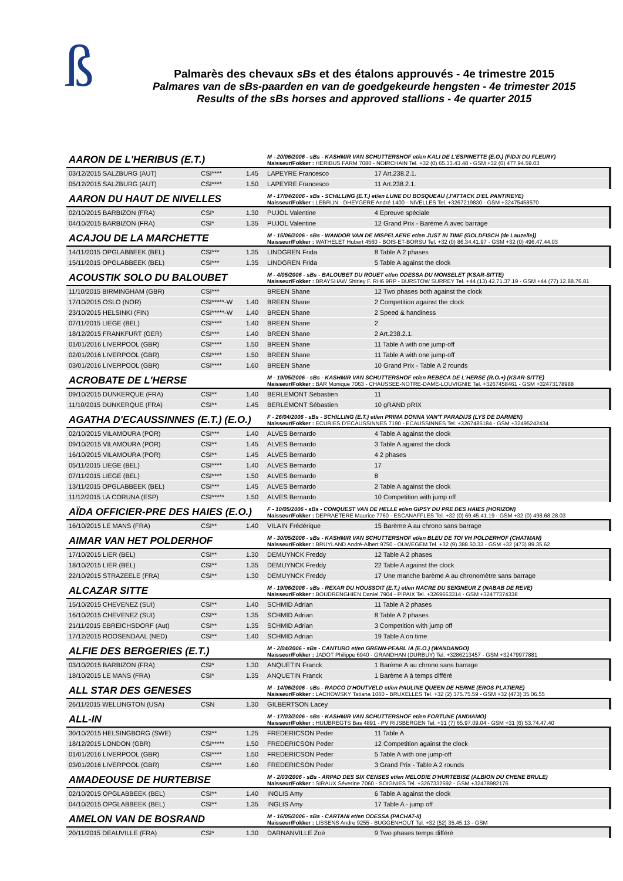ß
Palmarès des chevaux sBs et des étalons approuvés - 4e trimestre 2015
Palmares van de sBs-paarden en van de goedgekeurde hengsten - 4e trimester 2015
Results of the sBs horses and approved stallions - 4e quarter 2015
| AARON DE L'HERIBUS (E.T.) | | | M - 20/06/2006 - sBs - KASHMIR VAN SCHUTTERSHOF et/en KALI DE L'ESPINETTE (E.O.) (FIDJI DU FLEURY) Naisseur/Fokker : HERIBUS FARM 7080 - NOIRCHAIN Tel. +32 (0) 65.33.43.48 - GSM +32 (0) 477.94.59.03 | |
| 03/12/2015 SALZBURG (AUT) | CSI**** | 1.45 | LAPEYRE Francesco | 17 Art.238.2.1. |
| 05/12/2015 SALZBURG (AUT) | CSI**** | 1.50 | LAPEYRE Francesco | 11 Art.238.2.1. |
| AARON DU HAUT DE NIVELLES | | | M - 17/04/2006 - sBs - SCHILLING (E.T.) et/en LUNE DU BOSQUEAU (J'ATTACK D'EL PANTIREYE) Naisseur/Fokker : LEBRUN - DHEYGERE André 1400 - NIVELLES Tel. +3267219830 - GSM +32475458570 | |
| 02/10/2015 BARBIZON (FRA) | CSI* | 1.30 | PUJOL Valentine | 4 Epreuve spéciale |
| 04/10/2015 BARBIZON (FRA) | CSI* | 1.35 | PUJOL Valentine | 12 Grand Prix - Barème A avec barrage |
| ACAJOU DE LA MARCHETTE | | | M - 15/06/2006 - sBs - WANDOR VAN DE MISPELAERE et/en JUST IN TIME (GOLDFISCH (de Lauzelle)) Naisseur/Fokker : WATHELET Hubert 4560 - BOIS-ET-BORSU Tel. +32 (0) 86.34.41.97 - GSM +32 (0) 496.47.44.03 | |
| 14/11/2015 OPGLABBEEK (BEL) | CSI*** | 1.35 | LINDGREN Frida | 8 Table A 2 phases |
| 15/11/2015 OPGLABBEEK (BEL) | CSI*** | 1.35 | LINDGREN Frida | 5 Table A against the clock |
| ACOUSTIK SOLO DU BALOUBET | | | M - 4/05/2006 - sBs - BALOUBET DU ROUET et/en ODESSA DU MONSELET (KSAR-SITTE) Naisseur/Fokker : BRAYSHAW Shirley F. RH6 9RP - BURSTOW SURREY Tel. +44 (13) 42.71.37.19 - GSM +44 (77) 12.88.76.81 | |
| 11/10/2015 BIRMINGHAM (GBR) | CSI*** | | BREEN Shane | 12 Two phases both against the clock |
| 17/10/2015 OSLO (NOR) | CSI*****-W | 1.40 | BREEN Shane | 2 Competition against the clock |
| 23/10/2015 HELSINKI (FIN) | CSI*****-W | 1.40 | BREEN Shane | 2 Speed & handiness |
| 07/11/2015 LIEGE (BEL) | CSI**** | 1.40 | BREEN Shane | 2 |
| 18/12/2015 FRANKFURT (GER) | CSI*** | 1.40 | BREEN Shane | 2 Art.238.2.1. |
| 01/01/2016 LIVERPOOL (GBR) | CSI**** | 1.50 | BREEN Shane | 11 Table A with one jump-off |
| 02/01/2016 LIVERPOOL (GBR) | CSI**** | 1.50 | BREEN Shane | 11 Table A with one jump-off |
| 03/01/2016 LIVERPOOL (GBR) | CSI**** | 1.60 | BREEN Shane | 10 Grand Prix - Table A 2 rounds |
| ACROBATE DE L'HERSE | | | M - 19/05/2006 - sBs - KASHMIR VAN SCHUTTERSHOF et/en REBECA DE L'HERSE (R.O.+) (KSAR-SITTE) Naisseur/Fokker : BAR Monique 7063 - CHAUSSEE-NOTRE-DAME-LOUVIGNIE Tel. +3267458461 - GSM +32473178988 | |
| 09/10/2015 DUNKERQUE (FRA) | CSI** | 1.40 | BERLEMONT Sébastien | 11 |
| 11/10/2015 DUNKERQUE (FRA) | CSI** | 1.45 | BERLEMONT Sébastien | 10 gRAND pRIX |
| AGATHA D'ECAUSSINNES (E.T.) (E.O.) | | | F - 26/04/2006 - sBs - SCHILLING (E.T.) et/en PRIMA DONNA VAN'T PARADIJS (LYS DE DARMEN) Naisseur/Fokker : ECURIES D'ECAUSSINNES 7190 - ECAUSSINNES Tel. +3267485184 - GSM +32495242434 | |
| 02/10/2015 VILAMOURA (POR) | CSI*** | 1.40 | ALVES Bernardo | 4 Table A against the clock |
| 09/10/2015 VILAMOURA (POR) | CSI** | 1.45 | ALVES Bernardo | 3 Table A against the clock |
| 16/10/2015 VILAMOURA (POR) | CSI** | 1.45 | ALVES Bernardo | 4 2 phases |
| 05/11/2015 LIEGE (BEL) | CSI**** | 1.40 | ALVES Bernardo | 17 |
| 07/11/2015 LIEGE (BEL) | CSI**** | 1.50 | ALVES Bernardo | 8 |
| 13/11/2015 OPGLABBEEK (BEL) | CSI*** | 1.45 | ALVES Bernardo | 2 Table A against the clock |
| 11/12/2015 LA CORUNA (ESP) | CSI***** | 1.50 | ALVES Bernardo | 10 Competition with jump off |
| AÏDA OFFICIER-PRE DES HAIES (E.O.) | | | F - 10/05/2006 - sBs - CONQUEST VAN DE HELLE et/en GIPSY DU PRE DES HAIES (HORIZON) Naisseur/Fokker : DEPRAETERE Maurice 7760 - ESCANAFFLES Tel. +32 (0) 69.45.41.19 - GSM +32 (0) 498.68.28.03 | |
| 16/10/2015 LE MANS (FRA) | CSI** | 1.40 | VILAIN Frédérique | 15 Barème A au chrono sans barrage |
| AIMAR VAN HET POLDERHOF | | | M - 30/05/2006 - sBs - KASHMIR VAN SCHUTTERSHOF et/en BLEU DE TOI VH POLDERHOF (CHATMAN) Naisseur/Fokker : BRUYLAND André-Albert 9750 - OUWEGEM Tel. +32 (9) 388.50.33 - GSM +32 (473) 89.35.62 | |
| 17/10/2015 LIER (BEL) | CSI** | 1.30 | DEMUYNCK Freddy | 12 Table A 2 phases |
| 18/10/2015 LIER (BEL) | CSI** | 1.35 | DEMUYNCK Freddy | 22 Table A against the clock |
| 22/10/2015 STRAZEELE (FRA) | CSI** | 1.30 | DEMUYNCK Freddy | 17 Une manche barème A au chronomètre sans barrage |
| ALCAZAR SITTE | | | M - 19/06/2006 - sBs - REXAR DU HOUSSOIT (E.T.) et/en NACRE DU SEIGNEUR Z (NABAB DE REVE) Naisseur/Fokker : BOUDRENGHIEN Daniel 7904 - PIPAIX Tel. +3269663314 - GSM +32477374338 | |
| 15/10/2015 CHEVENEZ (SUI) | CSI** | 1.40 | SCHMID Adrian | 11 Table A 2 phases |
| 16/10/2015 CHEVENEZ (SUI) | CSI** | 1.35 | SCHMID Adrian | 8 Table A 2 phases |
| 21/11/2015 EBREICHSDORF (Aut) | CSI** | 1.35 | SCHMID Adrian | 3 Competition with jump off |
| 17/12/2015 ROOSENDAAL (NED) | CSI** | 1.40 | SCHMID Adrian | 19 Table A on time |
| ALFIE DES BERGERIES (E.T.) | | | M - 2/04/2006 - sBs - CANTURO et/en GRENN-PEARL IA (E.O.) (WANDANGO) Naisseur/Fokker : JADOT Philippe 6940 - GRANDHAN (DURBUY) Tel. +3286213457 - GSM +32479977881 | |
| 03/10/2015 BARBIZON (FRA) | CSI* | 1.30 | ANQUETIN Franck | 1 Barème A au chrono sans barrage |
| 18/10/2015 LE MANS (FRA) | CSI* | 1.35 | ANQUETIN Franck | 1 Barème A à temps différé |
| ALL STAR DES GENESES | | | M - 14/06/2006 - sBs - RADCO D'HOUTVELD et/en PAULINE QUEEN DE HERNE (EROS PLATIERE) Naisseur/Fokker : LACHOWSKY Tatiana 1060 - BRUXELLES Tel. +32 (2) 375.75.59 - GSM +32 (473) 35.06.55 | |
| 26/11/2015 WELLINGTON (USA) | CSN | 1.30 | GILBERTSON Lacey | |
| ALL-IN | | | M - 17/03/2006 - sBs - KASHMIR VAN SCHUTTERSHOF et/en FORTUNE (ANDIAMO) Naisseur/Fokker : HUIJBREGTS Bas 4891 - PV RIJSBERGEN Tel. +31 (7) 65.97.09.04 - GSM +31 (6) 53.74.47.40 | |
| 30/10/2015 HELSINGBORG (SWE) | CSI** | 1.25 | FREDERICSON Peder | 11 Table A |
| 18/12/2015 LONDON (GBR) | CSI***** | 1.50 | FREDERICSON Peder | 12 Competition against the clock |
| 01/01/2016 LIVERPOOL (GBR) | CSI**** | 1.50 | FREDERICSON Peder | 5 Table A with one jump-off |
| 03/01/2016 LIVERPOOL (GBR) | CSI**** | 1.60 | FREDERICSON Peder | 3 Grand Prix - Table A 2 rounds |
| AMADEOUSE DE HURTEBISE | | | M - 2/03/2006 - sBs - ARPAD DES SIX CENSES et/en MELODIE D'HURTEBISE (ALBION DU CHENE BRULE) Naisseur/Fokker : SIRAUX Séverine 7060 - SOIGNIES Tel. +3267332592 - GSM +32478982176 | |
| 02/10/2015 OPGLABBEEK (BEL) | CSI** | 1.40 | INGLIS Amy | 6 Table A against the clock |
| 04/10/2015 OPGLABBEEK (BEL) | CSI** | 1.35 | INGLIS Amy | 17 Table A - jump off |
| AMELON VAN DE BOSRAND | | | M - 16/05/2006 - sBs - CARTANI et/en ODESSA (PACHAT-II) Naisseur/Fokker : LISSENS Andre 9255 - BUGGENHOUT Tel. +32 (52) 35.45.13 - GSM | |
| 20/11/2015 DEAUVILLE (FRA) | CSI* | 1.30 | DARNANVILLE Zoé | 9 Two phases temps différé |